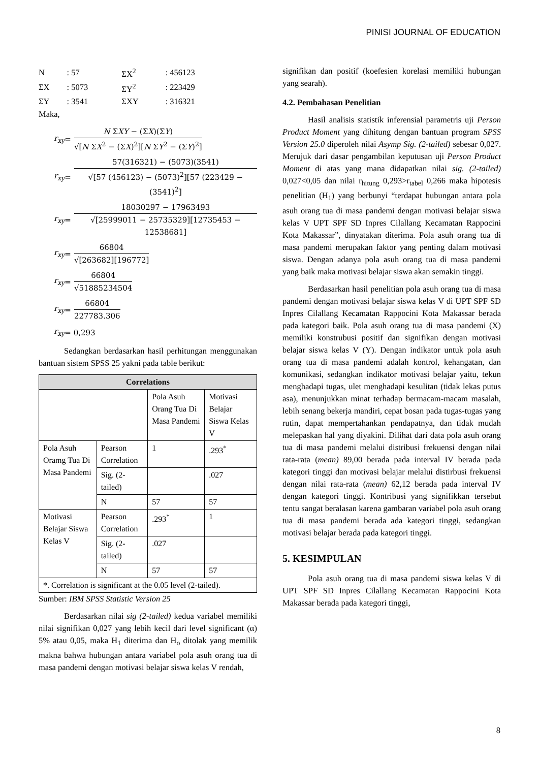PINISI JOURNAL OF EDUCATION
| N | : 57 | ΣX<sup>2</sup> | : 456123 |
| ΣX | : 5073 | ΣY<sup>2</sup> | : 223429 |
| ΣY | : 3541 | ΣXY | : 316321 |
Maka,
r<sub>xy</sub> =
N ΣXY − (ΣX)(ΣY)
√[N ΣX<sup>2</sup> − (ΣX)<sup>2</sup>][N ΣY<sup>2</sup> − (ΣY)<sup>2</sup>]
r<sub>xy</sub> =
57(316321) − (5073)(3541)
√[57 (456123) − (5073)<sup>2</sup>][57 (223429 − (3541)<sup>2</sup>]
r<sub>xy</sub> =
18030297 − 17963493
√[25999011 − 25735329][12735453 − 12538681]
r<sub>xy</sub> =
66804
√[263682][196772]
r<sub>xy</sub> =
66804
√51885234504
r<sub>xy</sub> =
66804
227783.306
r<sub>xy</sub> = 0,293
Sedangkan berdasarkan hasil perhitungan menggunakan bantuan sistem SPSS 25 yakni pada table berikut:
| Correlations | | | |
| --- | --- | --- | --- |
| | | Pola Asuh Orang Tua Di Masa Pandemi | Motivasi Belajar Siswa Kelas V |
| Pola Asuh Oramg Tua Di Masa Pandemi | Pearson Correlation | 1 | .293<sup>*</sup> |
| | Sig. (2-tailed) | | .027 |
| | N | 57 | 57 |
| Motivasi Belajar Siswa Kelas V | Pearson Correlation | .293<sup>*</sup> | 1 |
| | Sig. (2-tailed) | .027 | |
| | N | 57 | 57 |
| *. Correlation is significant at the 0.05 level (2-tailed). | | | |
Sumber: IBM SPSS Statistic Version 25
Berdasarkan nilai sig (2-tailed) kedua variabel memiliki nilai signifikan 0,027 yang lebih kecil dari level significant (α) 5% atau 0,05, maka H<sub>1</sub> diterima dan H<sub>o</sub> ditolak yang memilik makna bahwa hubungan antara variabel pola asuh orang tua di masa pandemi dengan motivasi belajar siswa kelas V rendah,
signifikan dan positif (koefesien korelasi memiliki hubungan yang searah).
4.2. Pembahasan Penelitian
Hasil analisis statistik inferensial parametris uji Person Product Moment yang dihitung dengan bantuan program SPSS Version 25.0 diperoleh nilai Asymp Sig. (2-tailed) sebesar 0,027. Merujuk dari dasar pengambilan keputusan uji Person Product Moment di atas yang mana didapatkan nilai sig. (2-tailed) 0,027<0,05 dan nilai r<sub>hitung</sub> 0,293>r<sub>tabel</sub> 0,266 maka hipotesis penelitian (H<sub>1</sub>) yang berbunyi “terdapat hubungan antara pola asuh orang tua di masa pandemi dengan motivasi belajar siswa kelas V UPT SPF SD Inpres Cilallang Kecamatan Rappocini Kota Makassar”, dinyatakan diterima. Pola asuh orang tua di masa pandemi merupakan faktor yang penting dalam motivasi siswa. Dengan adanya pola asuh orang tua di masa pandemi yang baik maka motivasi belajar siswa akan semakin tinggi.
Berdasarkan hasil penelitian pola asuh orang tua di masa pandemi dengan motivasi belajar siswa kelas V di UPT SPF SD Inpres Cilallang Kecamatan Rappocini Kota Makassar berada pada kategori baik. Pola asuh orang tua di masa pandemi (X) memiliki konstrubusi positif dan signifikan dengan motivasi belajar siswa kelas V (Y). Dengan indikator untuk pola asuh orang tua di masa pandemi adalah kontrol, kehangatan, dan komunikasi, sedangkan indikator motivasi belajar yaitu, tekun menghadapi tugas, ulet menghadapi kesulitan (tidak lekas putus asa), menunjukkan minat terhadap bermacam-macam masalah, lebih senang bekerja mandiri, cepat bosan pada tugas-tugas yang rutin, dapat mempertahankan pendapatnya, dan tidak mudah melepaskan hal yang diyakini. Dilihat dari data pola asuh orang tua di masa pandemi melalui distribusi frekuensi dengan nilai rata-rata (mean) 89,00 berada pada interval IV berada pada kategori tinggi dan motivasi belajar melalui distirbusi frekuensi dengan nilai rata-rata (mean) 62,12 berada pada interval IV dengan kategori tinggi. Kontribusi yang signifikkan tersebut tentu sangat beralasan karena gambaran variabel pola asuh orang tua di masa pandemi berada ada kategori tinggi, sedangkan motivasi belajar berada pada kategori tinggi.
5. KESIMPULAN
Pola asuh orang tua di masa pandemi siswa kelas V di UPT SPF SD Inpres Cilallang Kecamatan Rappocini Kota Makassar berada pada kategori tinggi,
8